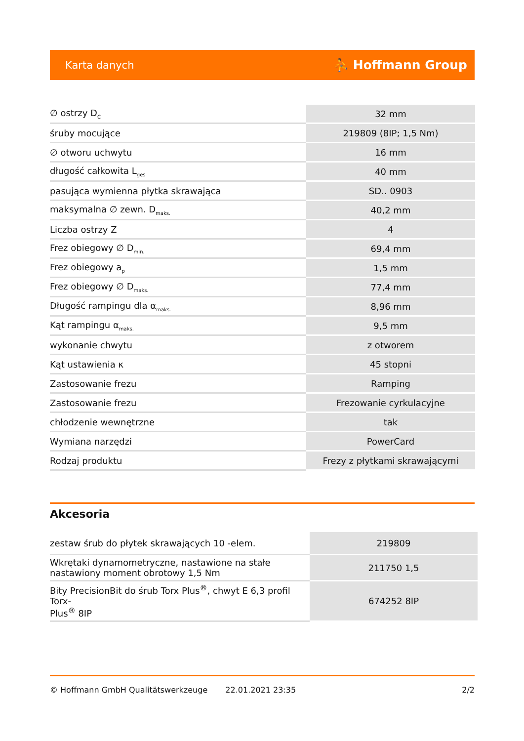Karta danych ⛹ Hoffmann Group
| ∅ ostrzy D<sub>C</sub> | 32 mm |
| śruby mocujące | 219809 (8IP; 1,5 Nm) |
| ∅ otworu uchwytu | 16 mm |
| długość całkowita L<sub>ges</sub> | 40 mm |
| pasująca wymienna płytka skrawająca | SD.. 0903 |
| maksymalna ∅ zewn. D<sub>maks.</sub> | 40,2 mm |
| Liczba ostrzy Z | 4 |
| Frez obiegowy ∅ D<sub>min.</sub> | 69,4 mm |
| Frez obiegowy a<sub>p</sub> | 1,5 mm |
| Frez obiegowy ∅ D<sub>maks.</sub> | 77,4 mm |
| Długość rampingu dla α<sub>maks.</sub> | 8,96 mm |
| Kąt rampingu α<sub>maks.</sub> | 9,5 mm |
| wykonanie chwytu | z otworem |
| Kąt ustawienia κ | 45 stopni |
| Zastosowanie frezu | Ramping |
| Zastosowanie frezu | Frezowanie cyrkulacyjne |
| chłodzenie wewnętrzne | tak |
| Wymiana narzędzi | PowerCard |
| Rodzaj produktu | Frezy z płytkami skrawającymi |
Akcesoria
| zestaw śrub do płytek skrawających 10 -elem. | 219809 |
| Wkrętaki dynamometryczne, nastawione na stałe nastawiony moment obrotowy 1,5 Nm | 211750 1,5 |
| Bity PrecisionBit do śrub Torx Plus<sup>®</sup>, chwyt E 6,3 profil Torx- Plus<sup>®</sup> 8IP | 674252 8IP |
© Hoffmann GmbH Qualitätswerkzeuge 22.01.2021 23:35 2/2